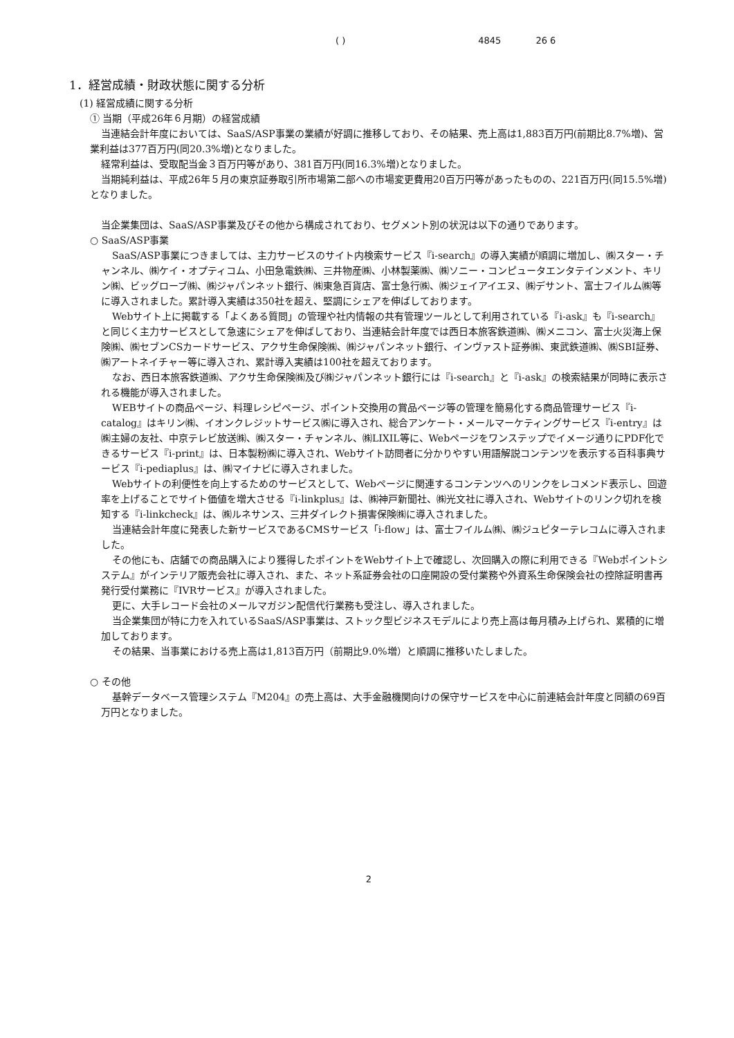( ) 4845 26 6
1．経営成績・財政状態に関する分析
(1) 経営成績に関する分析
① 当期（平成26年６月期）の経営成績
当連結会計年度においては、SaaS/ASP事業の業績が好調に推移しており、その結果、売上高は1,883百万円(前期比8.7%増)、営業利益は377百万円(同20.3%増)となりました。
経常利益は、受取配当金３百万円等があり、381百万円(同16.3%増)となりました。
当期純利益は、平成26年５月の東京証券取引所市場第二部への市場変更費用20百万円等があったものの、221百万円(同15.5%増)となりました。
当企業集団は、SaaS/ASP事業及びその他から構成されており、セグメント別の状況は以下の通りであります。
○ SaaS/ASP事業
SaaS/ASP事業につきましては、主力サービスのサイト内検索サービス『i-search』の導入実績が順調に増加し、㈱スター・チャンネル、㈱ケイ・オプティコム、小田急電鉄㈱、三井物産㈱、小林製薬㈱、㈱ソニー・コンピュータエンタテインメント、キリン㈱、ビッグローブ㈱、㈱ジャパンネット銀行、㈱東急百貨店、富士急行㈱、㈱ジェイアイエヌ、㈱デサント、富士フイルム㈱等に導入されました。累計導入実績は350社を超え、堅調にシェアを伸ばしております。
Webサイト上に掲載する「よくある質問」の管理や社内情報の共有管理ツールとして利用されている『i-ask』も『i-search』と同じく主力サービスとして急速にシェアを伸ばしており、当連結会計年度では西日本旅客鉄道㈱、㈱メニコン、富士火災海上保険㈱、㈱セブンCSカードサービス、アクサ生命保険㈱、㈱ジャパンネット銀行、インヴァスト証券㈱、東武鉄道㈱、㈱SBI証券、㈱アートネイチャー等に導入され、累計導入実績は100社を超えております。
なお、西日本旅客鉄道㈱、アクサ生命保険㈱及び㈱ジャパンネット銀行には『i-search』と『i-ask』の検索結果が同時に表示される機能が導入されました。
WEBサイトの商品ページ、料理レシピページ、ポイント交換用の賞品ページ等の管理を簡易化する商品管理サービス『i-catalog』はキリン㈱、イオンクレジットサービス㈱に導入され、総合アンケート・メールマーケティングサービス『i-entry』は㈱主婦の友社、中京テレビ放送㈱、㈱スター・チャンネル、㈱LIXIL等に、Webページをワンステップでイメージ通りにPDF化できるサービス『i-print』は、日本製粉㈱に導入され、Webサイト訪問者に分かりやすい用語解説コンテンツを表示する百科事典サービス『i-pediaplus』は、㈱マイナビに導入されました。
Webサイトの利便性を向上するためのサービスとして、Webページに関連するコンテンツへのリンクをレコメンド表示し、回遊率を上げることでサイト価値を増大させる『i-linkplus』は、㈱神戸新聞社、㈱光文社に導入され、Webサイトのリンク切れを検知する『i-linkcheck』は、㈱ルネサンス、三井ダイレクト損害保険㈱に導入されました。
当連結会計年度に発表した新サービスであるCMSサービス「i-flow」は、富士フイルム㈱、㈱ジュピターテレコムに導入されました。
その他にも、店舗での商品購入により獲得したポイントをWebサイト上で確認し、次回購入の際に利用できる『Webポイントシステム』がインテリア販売会社に導入され、また、ネット系証券会社の口座開設の受付業務や外資系生命保険会社の控除証明書再発行受付業務に『IVRサービス』が導入されました。
更に、大手レコード会社のメールマガジン配信代行業務も受注し、導入されました。
当企業集団が特に力を入れているSaaS/ASP事業は、ストック型ビジネスモデルにより売上高は毎月積み上げられ、累積的に増加しております。
その結果、当事業における売上高は1,813百万円（前期比9.0%増）と順調に推移いたしました。
○ その他
基幹データベース管理システム『M204』の売上高は、大手金融機関向けの保守サービスを中心に前連結会計年度と同額の69百万円となりました。
2